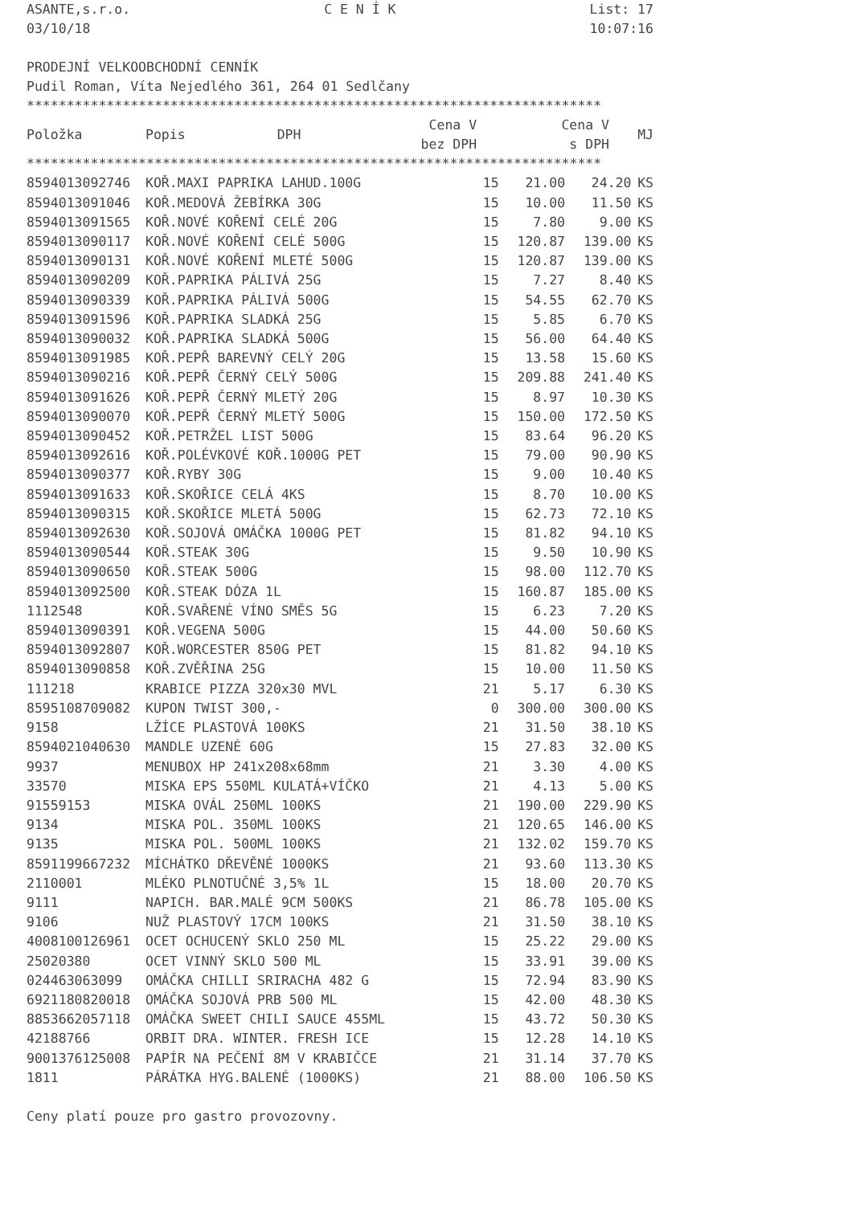ASANTE,s.r.o. C E N Í K List: 17
03/10/18 10:07:16
PRODEJNÍ VELKOOBCHODNÍ CENNÍK
Pudil Roman, Víta Nejedlého 361, 264 01 Sedlčany
************************************************************************
| Položka | Popis | DPH | Cena V bez DPH | Cena V s DPH | MJ |
| --- | --- | --- | --- | --- | --- |
************************************************************************
| 8594013092746 | KOŘ.MAXI PAPRIKA LAHUD.100G | 15 | 21.00 | 24.20 | KS |
| 8594013091046 | KOŘ.MEDOVÁ ŽEBÍRKA 30G | 15 | 10.00 | 11.50 | KS |
| 8594013091565 | KOŘ.NOVÉ KOŘENÍ CELÉ 20G | 15 | 7.80 | 9.00 | KS |
| 8594013090117 | KOŘ.NOVÉ KOŘENÍ CELÉ 500G | 15 | 120.87 | 139.00 | KS |
| 8594013090131 | KOŘ.NOVÉ KOŘENÍ MLETÉ 500G | 15 | 120.87 | 139.00 | KS |
| 8594013090209 | KOŘ.PAPRIKA PÁLIVÁ 25G | 15 | 7.27 | 8.40 | KS |
| 8594013090339 | KOŘ.PAPRIKA PÁLIVÁ 500G | 15 | 54.55 | 62.70 | KS |
| 8594013091596 | KOŘ.PAPRIKA SLADKÁ 25G | 15 | 5.85 | 6.70 | KS |
| 8594013090032 | KOŘ.PAPRIKA SLADKÁ 500G | 15 | 56.00 | 64.40 | KS |
| 8594013091985 | KOŘ.PEPŘ BAREVNÝ CELÝ 20G | 15 | 13.58 | 15.60 | KS |
| 8594013090216 | KOŘ.PEPŘ ČERNÝ CELÝ 500G | 15 | 209.88 | 241.40 | KS |
| 8594013091626 | KOŘ.PEPŘ ČERNÝ MLETÝ 20G | 15 | 8.97 | 10.30 | KS |
| 8594013090070 | KOŘ.PEPŘ ČERNÝ MLETÝ 500G | 15 | 150.00 | 172.50 | KS |
| 8594013090452 | KOŘ.PETRŽEL LIST 500G | 15 | 83.64 | 96.20 | KS |
| 8594013092616 | KOŘ.POLÉVKOVÉ KOŘ.1000G PET | 15 | 79.00 | 90.90 | KS |
| 8594013090377 | KOŘ.RYBY 30G | 15 | 9.00 | 10.40 | KS |
| 8594013091633 | KOŘ.SKOŘICE CELÁ 4KS | 15 | 8.70 | 10.00 | KS |
| 8594013090315 | KOŘ.SKOŘICE MLETÁ 500G | 15 | 62.73 | 72.10 | KS |
| 8594013092630 | KOŘ.SOJOVÁ OMÁČKA 1000G PET | 15 | 81.82 | 94.10 | KS |
| 8594013090544 | KOŘ.STEAK 30G | 15 | 9.50 | 10.90 | KS |
| 8594013090650 | KOŘ.STEAK 500G | 15 | 98.00 | 112.70 | KS |
| 8594013092500 | KOŘ.STEAK DÓZA 1L | 15 | 160.87 | 185.00 | KS |
| 1112548 | KOŘ.SVAŘENÉ VÍNO SMĚS 5G | 15 | 6.23 | 7.20 | KS |
| 8594013090391 | KOŘ.VEGENA 500G | 15 | 44.00 | 50.60 | KS |
| 8594013092807 | KOŘ.WORCESTER 850G PET | 15 | 81.82 | 94.10 | KS |
| 8594013090858 | KOŘ.ZVĚŘINA 25G | 15 | 10.00 | 11.50 | KS |
| 111218 | KRABICE PIZZA 320x30 MVL | 21 | 5.17 | 6.30 | KS |
| 8595108709082 | KUPON TWIST 300,- | 0 | 300.00 | 300.00 | KS |
| 9158 | LŽÍCE PLASTOVÁ 100KS | 21 | 31.50 | 38.10 | KS |
| 8594021040630 | MANDLE UZENÉ 60G | 15 | 27.83 | 32.00 | KS |
| 9937 | MENUBOX HP 241x208x68mm | 21 | 3.30 | 4.00 | KS |
| 33570 | MISKA EPS 550ML KULATÁ+VÍČKO | 21 | 4.13 | 5.00 | KS |
| 91559153 | MISKA OVÁL 250ML 100KS | 21 | 190.00 | 229.90 | KS |
| 9134 | MISKA POL. 350ML 100KS | 21 | 120.65 | 146.00 | KS |
| 9135 | MISKA POL. 500ML 100KS | 21 | 132.02 | 159.70 | KS |
| 8591199667232 | MÍCHÁTKO DŘEVĚNÉ 1000KS | 21 | 93.60 | 113.30 | KS |
| 2110001 | MLÉKO PLNOTUČNÉ 3,5% 1L | 15 | 18.00 | 20.70 | KS |
| 9111 | NAPICH. BAR.MALÉ 9CM 500KS | 21 | 86.78 | 105.00 | KS |
| 9106 | NUŽ PLASTOVÝ 17CM 100KS | 21 | 31.50 | 38.10 | KS |
| 4008100126961 | OCET OCHUCENÝ SKLO 250 ML | 15 | 25.22 | 29.00 | KS |
| 25020380 | OCET VINNÝ SKLO 500 ML | 15 | 33.91 | 39.00 | KS |
| 024463063099 | OMÁČKA CHILLI SRIRACHA 482 G | 15 | 72.94 | 83.90 | KS |
| 6921180820018 | OMÁČKA SOJOVÁ PRB 500 ML | 15 | 42.00 | 48.30 | KS |
| 8853662057118 | OMÁČKA SWEET CHILI SAUCE 455ML | 15 | 43.72 | 50.30 | KS |
| 42188766 | ORBIT DRA. WINTER. FRESH ICE | 15 | 12.28 | 14.10 | KS |
| 9001376125008 | PAPÍR NA PEČENÍ 8M V KRABIČCE | 21 | 31.14 | 37.70 | KS |
| 1811 | PÁRÁTKA HYG.BALENÉ (1000KS) | 21 | 88.00 | 106.50 | KS |
Ceny platí pouze pro gastro provozovny.